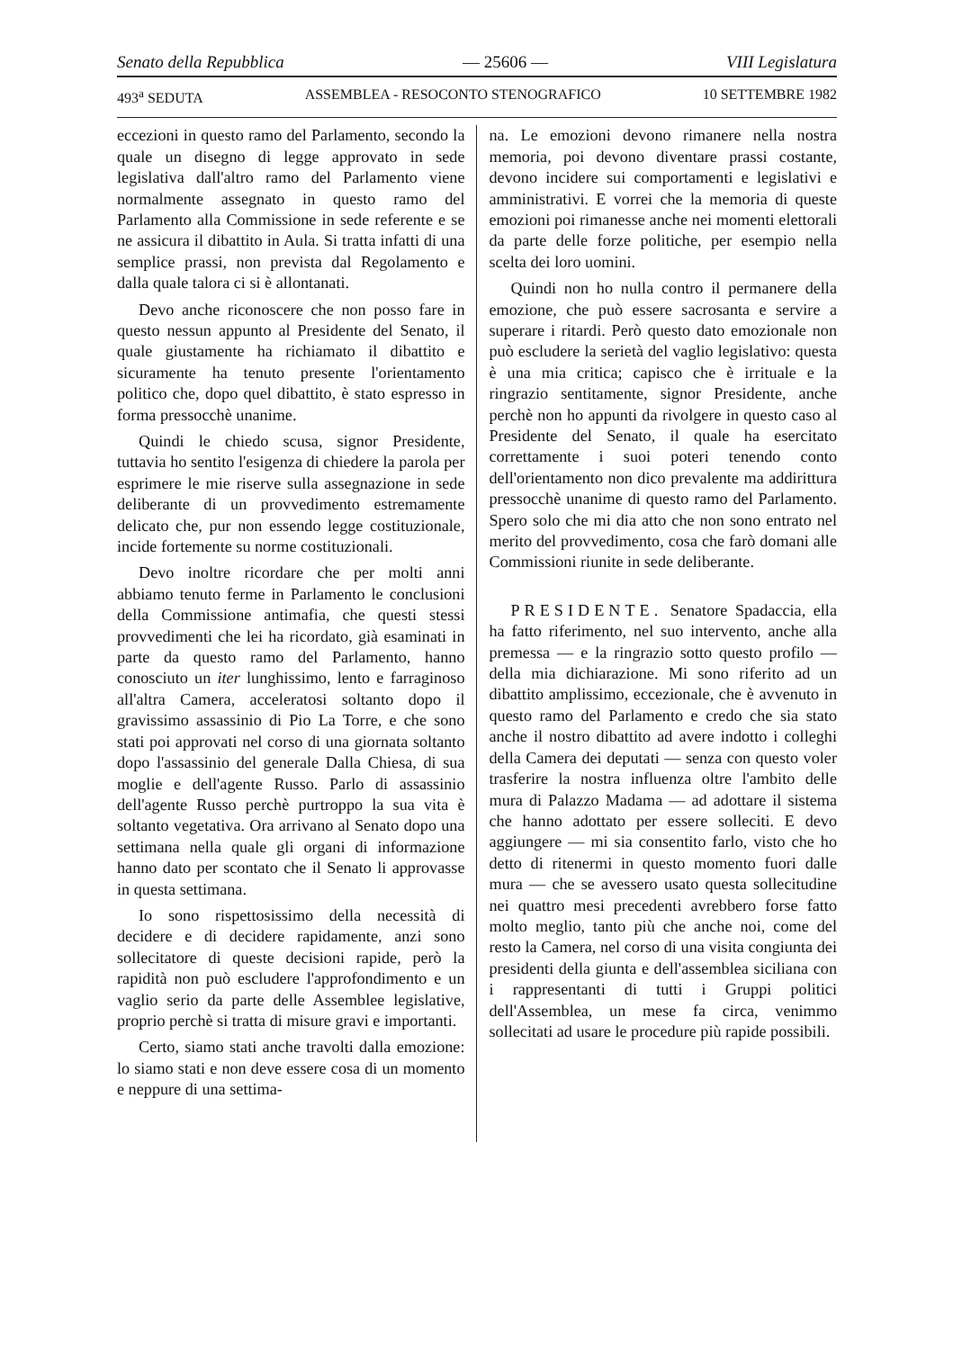Senato della Repubblica — 25606 — VIII Legislatura
493<sup>a</sup> SEDUTA ASSEMBLEA - RESOCONTO STENOGRAFICO 10 SETTEMBRE 1982
eccezioni in questo ramo del Parlamento, secondo la quale un disegno di legge approvato in sede legislativa dall'altro ramo del Parlamento viene normalmente assegnato in questo ramo del Parlamento alla Commissione in sede referente e se ne assicura il dibattito in Aula. Si tratta infatti di una semplice prassi, non prevista dal Regolamento e dalla quale talora ci si è allontanati.
Devo anche riconoscere che non posso fare in questo nessun appunto al Presidente del Senato, il quale giustamente ha richiamato il dibattito e sicuramente ha tenuto presente l'orientamento politico che, dopo quel dibattito, è stato espresso in forma pressocchè unanime.
Quindi le chiedo scusa, signor Presidente, tuttavia ho sentito l'esigenza di chiedere la parola per esprimere le mie riserve sulla assegnazione in sede deliberante di un provvedimento estremamente delicato che, pur non essendo legge costituzionale, incide fortemente su norme costituzionali.
Devo inoltre ricordare che per molti anni abbiamo tenuto ferme in Parlamento le conclusioni della Commissione antimafia, che questi stessi provvedimenti che lei ha ricordato, già esaminati in parte da questo ramo del Parlamento, hanno conosciuto un iter lunghissimo, lento e farraginoso all'altra Camera, acceleratosi soltanto dopo il gravissimo assassinio di Pio La Torre, e che sono stati poi approvati nel corso di una giornata soltanto dopo l'assassinio del generale Dalla Chiesa, di sua moglie e dell'agente Russo. Parlo di assassinio dell'agente Russo perchè purtroppo la sua vita è soltanto vegetativa. Ora arrivano al Senato dopo una settimana nella quale gli organi di informazione hanno dato per scontato che il Senato li approvasse in questa settimana.
Io sono rispettosissimo della necessità di decidere e di decidere rapidamente, anzi sono sollecitatore di queste decisioni rapide, però la rapidità non può escludere l'approfondimento e un vaglio serio da parte delle Assemblee legislative, proprio perchè si tratta di misure gravi e importanti.
Certo, siamo stati anche travolti dalla emozione: lo siamo stati e non deve essere cosa di un momento e neppure di una settima-
na. Le emozioni devono rimanere nella nostra memoria, poi devono diventare prassi costante, devono incidere sui comportamenti e legislativi e amministrativi. E vorrei che la memoria di queste emozioni poi rimanesse anche nei momenti elettorali da parte delle forze politiche, per esempio nella scelta dei loro uomini.
Quindi non ho nulla contro il permanere della emozione, che può essere sacrosanta e servire a superare i ritardi. Però questo dato emozionale non può escludere la serietà del vaglio legislativo: questa è una mia critica; capisco che è irrituale e la ringrazio sentitamente, signor Presidente, anche perchè non ho appunti da rivolgere in questo caso al Presidente del Senato, il quale ha esercitato correttamente i suoi poteri tenendo conto dell'orientamento non dico prevalente ma addirittura pressocchè unanime di questo ramo del Parlamento. Spero solo che mi dia atto che non sono entrato nel merito del provvedimento, cosa che farò domani alle Commissioni riunite in sede deliberante.
PRESIDENTE. Senatore Spadaccia, ella ha fatto riferimento, nel suo intervento, anche alla premessa — e la ringrazio sotto questo profilo — della mia dichiarazione. Mi sono riferito ad un dibattito amplissimo, eccezionale, che è avvenuto in questo ramo del Parlamento e credo che sia stato anche il nostro dibattito ad avere indotto i colleghi della Camera dei deputati — senza con questo voler trasferire la nostra influenza oltre l'ambito delle mura di Palazzo Madama — ad adottare il sistema che hanno adottato per essere solleciti. E devo aggiungere — mi sia consentito farlo, visto che ho detto di ritenermi in questo momento fuori dalle mura — che se avessero usato questa sollecitudine nei quattro mesi precedenti avrebbero forse fatto molto meglio, tanto più che anche noi, come del resto la Camera, nel corso di una visita congiunta dei presidenti della giunta e dell'assemblea siciliana con i rappresentanti di tutti i Gruppi politici dell'Assemblea, un mese fa circa, venimmo sollecitati ad usare le procedure più rapide possibili.